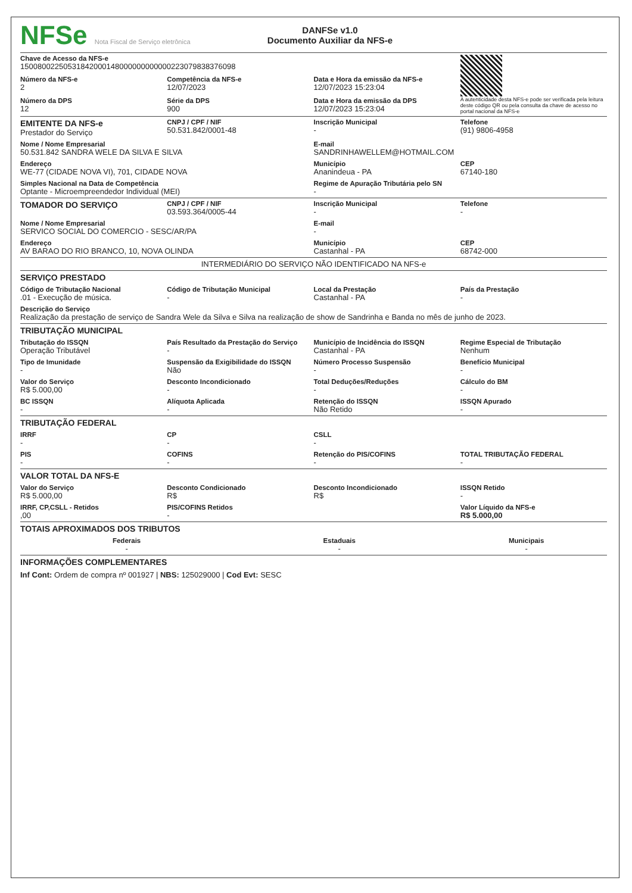NFSe Nota Fiscal de Serviço eletrônica
DANFSe v1.0
Documento Auxiliar da NFS-e
| Chave de Acesso da NFS-e 15008002250531842000148000000000000223079838376098 | | | A autenticidade desta NFS-e pode ser verificada pela leitura deste código QR ou pela consulta da chave de acesso no portal nacional da NFS-e |
| Número da NFS-e 2 | Competência da NFS-e 12/07/2023 | Data e Hora da emissão da NFS-e 12/07/2023 15:23:04 | |
| Número da DPS 12 | Série da DPS 900 | Data e Hora da emissão da DPS 12/07/2023 15:23:04 | |
| EMITENTE DA NFS-e Prestador do Serviço | CNPJ / CPF / NIF 50.531.842/0001-48 | Inscrição Municipal - | Telefone (91) 9806-4958 |
| Nome / Nome Empresarial 50.531.842 SANDRA WELE DA SILVA E SILVA | | E-mail SANDRINHAWELLEM@HOTMAIL.COM | |
| Endereço WE-77 (CIDADE NOVA VI), 701, CIDADE NOVA | | Município Ananindeua - PA | CEP 67140-180 |
| Simples Nacional na Data de Competência Optante - Microempreendedor Individual (MEI) | | Regime de Apuração Tributária pelo SN - | |
| TOMADOR DO SERVIÇO | CNPJ / CPF / NIF 03.593.364/0005-44 | Inscrição Municipal - | Telefone - |
| Nome / Nome Empresarial SERVICO SOCIAL DO COMERCIO - SESC/AR/PA | | E-mail - | |
| Endereço AV BARAO DO RIO BRANCO, 10, NOVA OLINDA | | Município Castanhal - PA | CEP 68742-000 |
| INTERMEDIÁRIO DO SERVIÇO NÃO IDENTIFICADO NA NFS-e | | | |
| SERVIÇO PRESTADO | | | |
| Código de Tributação Nacional .01 - Execução de música. | Código de Tributação Municipal - | Local da Prestação Castanhal - PA | País da Prestação - |
| Descrição do Serviço Realização da prestação de serviço de Sandra Wele da Silva e Silva na realização de show de Sandrinha e Banda no mês de junho de 2023. | | | |
| TRIBUTAÇÃO MUNICIPAL | | | |
| Tributação do ISSQN Operação Tributável | País Resultado da Prestação do Serviço - | Município de Incidência do ISSQN Castanhal - PA | Regime Especial de Tributação Nenhum |
| Tipo de Imunidade - | Suspensão da Exigibilidade do ISSQN Não | Número Processo Suspensão - | Benefício Municipal - |
| Valor do Serviço R$ 5.000,00 | Desconto Incondicionado - | Total Deduções/Reduções - | Cálculo do BM - |
| BC ISSQN - | Alíquota Aplicada - | Retenção do ISSQN Não Retido | ISSQN Apurado - |
| TRIBUTAÇÃO FEDERAL | | | |
| IRRF - | CP - | CSLL - | |
| PIS - | COFINS - | Retenção do PIS/COFINS - | TOTAL TRIBUTAÇÃO FEDERAL - |
| VALOR TOTAL DA NFS-E | | | |
| Valor do Serviço R$ 5.000,00 | Desconto Condicionado R$ | Desconto Incondicionado R$ | ISSQN Retido - |
| IRRF, CP,CSLL - Retidos ,00 | PIS/COFINS Retidos - | | Valor Líquido da NFS-e R$ 5.000,00 |
| TOTAIS APROXIMADOS DOS TRIBUTOS | | | |
| Federais - | Estaduais - | Municipais - |
| INFORMAÇÕES COMPLEMENTARES | | |
| Inf Cont: Ordem de compra nº 001927 / NBS: 125029000 / Cod Evt: SESC | | |